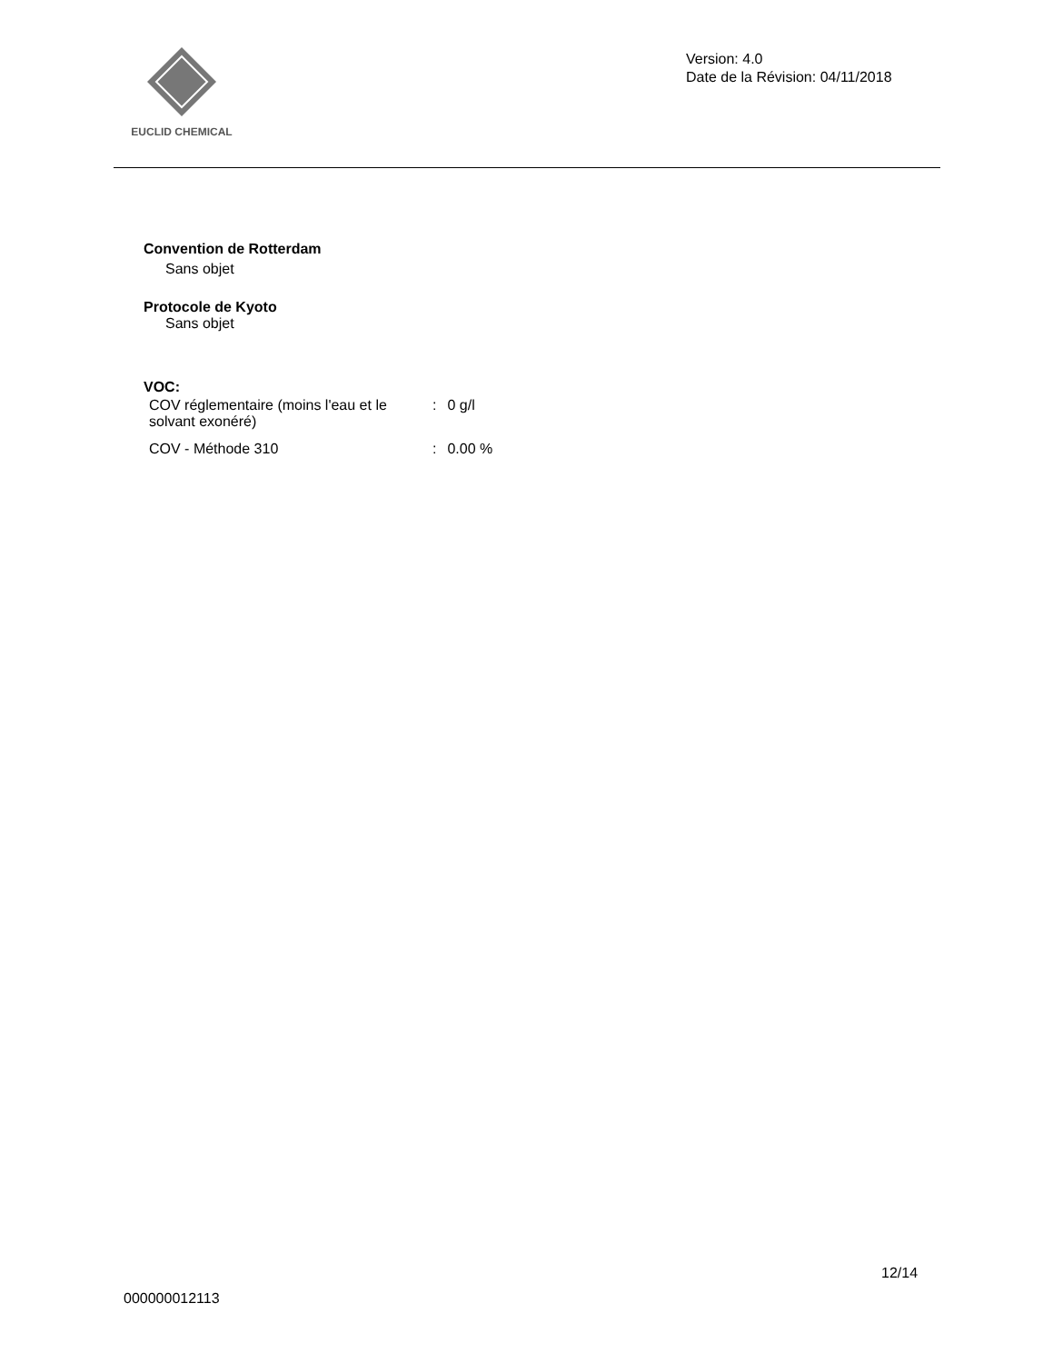EUCLID CHEMICAL
Version: 4.0
Date de la Révision: 04/11/2018
Convention de Rotterdam
Sans objet
Protocole de Kyoto
Sans objet
VOC:
| COV réglementaire (moins l'eau et le solvant exonéré) | : | 0 g/l |
| COV - Méthode 310 | : | 0.00 % |
12/14
000000012113